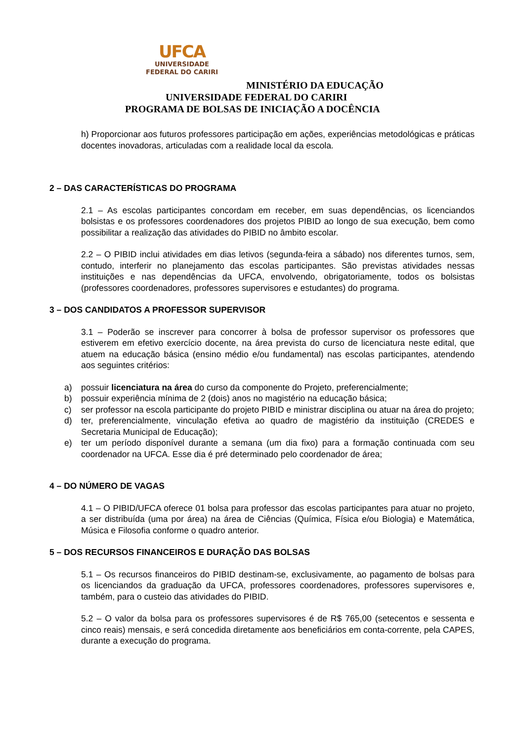UFCA
UNIVERSIDADE
FEDERAL DO CARIRI
MINISTÉRIO DA EDUCAÇÃO
UNIVERSIDADE FEDERAL DO CARIRI
PROGRAMA DE BOLSAS DE INICIAÇÃO A DOCÊNCIA
h) Proporcionar aos futuros professores participação em ações, experiências metodológicas e práticas docentes inovadoras, articuladas com a realidade local da escola.
2 – DAS CARACTERÍSTICAS DO PROGRAMA
2.1 – As escolas participantes concordam em receber, em suas dependências, os licenciandos bolsistas e os professores coordenadores dos projetos PIBID ao longo de sua execução, bem como possibilitar a realização das atividades do PIBID no âmbito escolar.
2.2 – O PIBID inclui atividades em dias letivos (segunda-feira a sábado) nos diferentes turnos, sem, contudo, interferir no planejamento das escolas participantes. São previstas atividades nessas instituições e nas dependências da UFCA, envolvendo, obrigatoriamente, todos os bolsistas (professores coordenadores, professores supervisores e estudantes) do programa.
3 – DOS CANDIDATOS A PROFESSOR SUPERVISOR
3.1 – Poderão se inscrever para concorrer à bolsa de professor supervisor os professores que estiverem em efetivo exercício docente, na área prevista do curso de licenciatura neste edital, que atuem na educação básica (ensino médio e/ou fundamental) nas escolas participantes, atendendo aos seguintes critérios:
a) possuir licenciatura na área do curso da componente do Projeto, preferencialmente;
b) possuir experiência mínima de 2 (dois) anos no magistério na educação básica;
c) ser professor na escola participante do projeto PIBID e ministrar disciplina ou atuar na área do projeto;
d) ter, preferencialmente, vinculação efetiva ao quadro de magistério da instituição (CREDES e Secretaria Municipal de Educação);
e) ter um período disponível durante a semana (um dia fixo) para a formação continuada com seu coordenador na UFCA. Esse dia é pré determinado pelo coordenador de área;
4 – DO NÚMERO DE VAGAS
4.1 – O PIBID/UFCA oferece 01 bolsa para professor das escolas participantes para atuar no projeto, a ser distribuída (uma por área) na área de Ciências (Química, Física e/ou Biologia) e Matemática, Música e Filosofia conforme o quadro anterior.
5 – DOS RECURSOS FINANCEIROS E DURAÇÃO DAS BOLSAS
5.1 – Os recursos financeiros do PIBID destinam-se, exclusivamente, ao pagamento de bolsas para os licenciandos da graduação da UFCA, professores coordenadores, professores supervisores e, também, para o custeio das atividades do PIBID.
5.2 – O valor da bolsa para os professores supervisores é de R$ 765,00 (setecentos e sessenta e cinco reais) mensais, e será concedida diretamente aos beneficiários em conta-corrente, pela CAPES, durante a execução do programa.